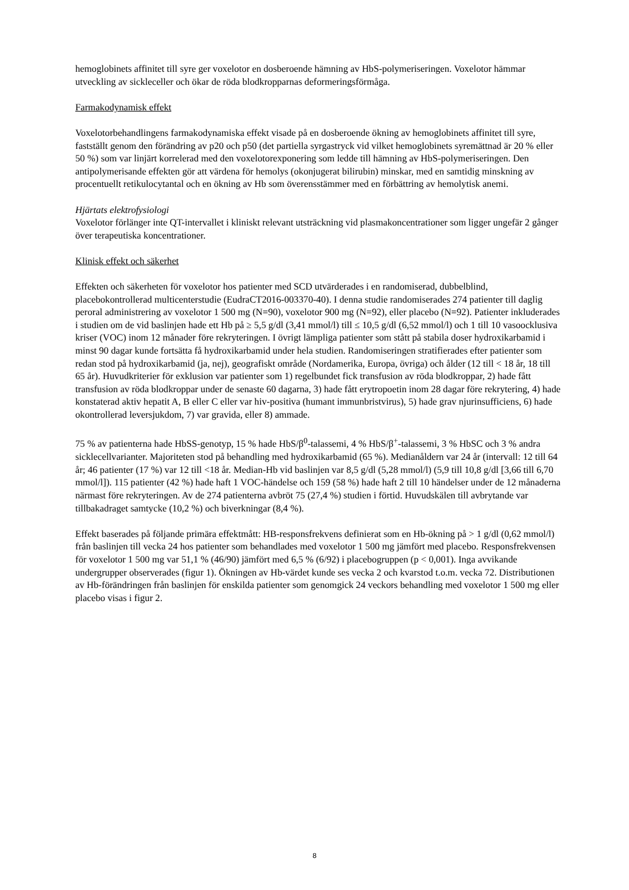hemoglobinets affinitet till syre ger voxelotor en dosberoende hämning av HbS-polymeriseringen. Voxelotor hämmar utveckling av sickleceller och ökar de röda blodkropparnas deformeringsförmåga.
Farmakodynamisk effekt
Voxelotorbehandlingens farmakodynamiska effekt visade på en dosberoende ökning av hemoglobinets affinitet till syre, fastställt genom den förändring av p20 och p50 (det partiella syrgastryck vid vilket hemoglobinets syremättnad är 20 % eller 50 %) som var linjärt korrelerad med den voxelotorexponering som ledde till hämning av HbS-polymeriseringen. Den antipolymerisande effekten gör att värdena för hemolys (okonjugerat bilirubin) minskar, med en samtidig minskning av procentuellt retikulocytantal och en ökning av Hb som överensstämmer med en förbättring av hemolytisk anemi.
Hjärtats elektrofysiologi
Voxelotor förlänger inte QT-intervallet i kliniskt relevant utsträckning vid plasmakoncentrationer som ligger ungefär 2 gånger över terapeutiska koncentrationer.
Klinisk effekt och säkerhet
Effekten och säkerheten för voxelotor hos patienter med SCD utvärderades i en randomiserad, dubbelblind, placebokontrollerad multicenterstudie (EudraCT2016-003370-40). I denna studie randomiserades 274 patienter till daglig peroral administrering av voxelotor 1 500 mg (N=90), voxelotor 900 mg (N=92), eller placebo (N=92). Patienter inkluderades i studien om de vid baslinjen hade ett Hb på ≥ 5,5 g/dl (3,41 mmol/l) till ≤ 10,5 g/dl (6,52 mmol/l) och 1 till 10 vasoocklusiva kriser (VOC) inom 12 månader före rekryteringen. I övrigt lämpliga patienter som stått på stabila doser hydroxikarbamid i minst 90 dagar kunde fortsätta få hydroxikarbamid under hela studien. Randomiseringen stratifierades efter patienter som redan stod på hydroxikarbamid (ja, nej), geografiskt område (Nordamerika, Europa, övriga) och ålder (12 till < 18 år, 18 till 65 år). Huvudkriterier för exklusion var patienter som 1) regelbundet fick transfusion av röda blodkroppar, 2) hade fått transfusion av röda blodkroppar under de senaste 60 dagarna, 3) hade fått erytropoetin inom 28 dagar före rekrytering, 4) hade konstaterad aktiv hepatit A, B eller C eller var hiv-positiva (humant immunbristvirus), 5) hade grav njurinsufficiens, 6) hade okontrollerad leversjukdom, 7) var gravida, eller 8) ammade.
75 % av patienterna hade HbSS-genotyp, 15 % hade HbS/β<sup>0</sup>-talassemi, 4 % HbS/β<sup>+</sup>-talassemi, 3 % HbSC och 3 % andra sicklecellvarianter. Majoriteten stod på behandling med hydroxikarbamid (65 %). Medianåldern var 24 år (intervall: 12 till 64 år; 46 patienter (17 %) var 12 till <18 år. Median-Hb vid baslinjen var 8,5 g/dl (5,28 mmol/l) (5,9 till 10,8 g/dl [3,66 till 6,70 mmol/l]). 115 patienter (42 %) hade haft 1 VOC-händelse och 159 (58 %) hade haft 2 till 10 händelser under de 12 månaderna närmast före rekryteringen. Av de 274 patienterna avbröt 75 (27,4 %) studien i förtid. Huvudskälen till avbrytande var tillbakadraget samtycke (10,2 %) och biverkningar (8,4 %).
Effekt baserades på följande primära effektmått: HB-responsfrekvens definierat som en Hb-ökning på > 1 g/dl (0,62 mmol/l) från baslinjen till vecka 24 hos patienter som behandlades med voxelotor 1 500 mg jämfört med placebo. Responsfrekvensen för voxelotor 1 500 mg var 51,1 % (46/90) jämfört med 6,5 % (6/92) i placebogruppen (p < 0,001). Inga avvikande undergrupper observerades (figur 1). Ökningen av Hb-värdet kunde ses vecka 2 och kvarstod t.o.m. vecka 72. Distributionen av Hb-förändringen från baslinjen för enskilda patienter som genomgick 24 veckors behandling med voxelotor 1 500 mg eller placebo visas i figur 2.
8